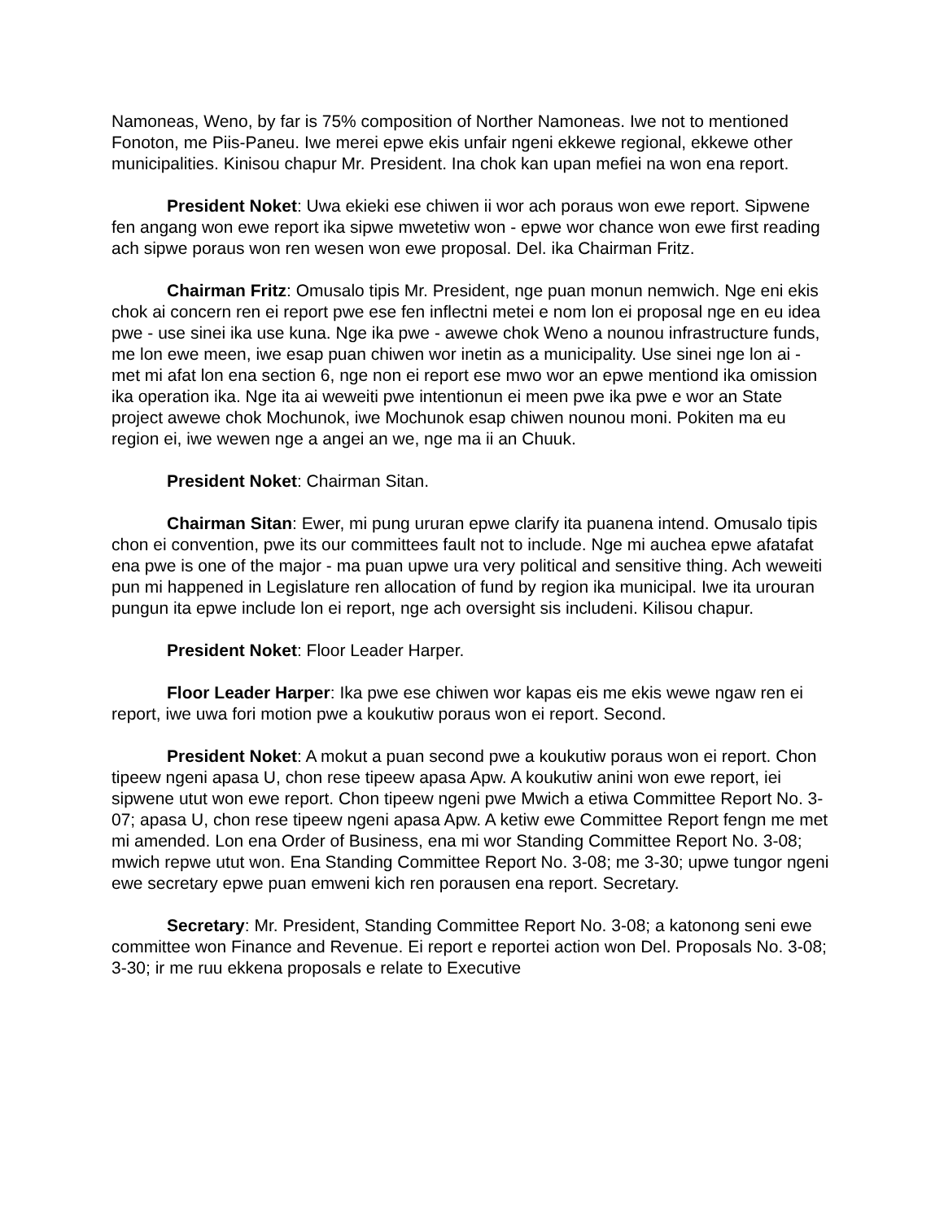Namoneas, Weno, by far is 75% composition of Norther Namoneas. Iwe not to mentioned Fonoton, me Piis-Paneu. Iwe merei epwe ekis unfair ngeni ekkewe regional, ekkewe other municipalities. Kinisou chapur Mr. President. Ina chok kan upan mefiei na won ena report.
President Noket: Uwa ekieki ese chiwen ii wor ach poraus won ewe report. Sipwene fen angang won ewe report ika sipwe mwetetiw won - epwe wor chance won ewe first reading ach sipwe poraus won ren wesen won ewe proposal. Del. ika Chairman Fritz.
Chairman Fritz: Omusalo tipis Mr. President, nge puan monun nemwich. Nge eni ekis chok ai concern ren ei report pwe ese fen inflectni metei e nom lon ei proposal nge en eu idea pwe - use sinei ika use kuna. Nge ika pwe - awewe chok Weno a nounou infrastructure funds, me lon ewe meen, iwe esap puan chiwen wor inetin as a municipality. Use sinei nge lon ai - met mi afat lon ena section 6, nge non ei report ese mwo wor an epwe mentiond ika omission ika operation ika. Nge ita ai weweiti pwe intentionun ei meen pwe ika pwe e wor an State project awewe chok Mochunok, iwe Mochunok esap chiwen nounou moni. Pokiten ma eu region ei, iwe wewen nge a angei an we, nge ma ii an Chuuk.
President Noket: Chairman Sitan.
Chairman Sitan: Ewer, mi pung ururan epwe clarify ita puanena intend. Omusalo tipis chon ei convention, pwe its our committees fault not to include. Nge mi auchea epwe afatafat ena pwe is one of the major - ma puan upwe ura very political and sensitive thing. Ach weweiti pun mi happened in Legislature ren allocation of fund by region ika municipal. Iwe ita urouran pungun ita epwe include lon ei report, nge ach oversight sis includeni. Kilisou chapur.
President Noket: Floor Leader Harper.
Floor Leader Harper: Ika pwe ese chiwen wor kapas eis me ekis wewe ngaw ren ei report, iwe uwa fori motion pwe a koukutiw poraus won ei report. Second.
President Noket: A mokut a puan second pwe a koukutiw poraus won ei report. Chon tipeew ngeni apasa U, chon rese tipeew apasa Apw. A koukutiw anini won ewe report, iei sipwene utut won ewe report. Chon tipeew ngeni pwe Mwich a etiwa Committee Report No. 3-07; apasa U, chon rese tipeew ngeni apasa Apw. A ketiw ewe Committee Report fengn me met mi amended. Lon ena Order of Business, ena mi wor Standing Committee Report No. 3-08; mwich repwe utut won. Ena Standing Committee Report No. 3-08; me 3-30; upwe tungor ngeni ewe secretary epwe puan emweni kich ren porausen ena report. Secretary.
Secretary: Mr. President, Standing Committee Report No. 3-08; a katonong seni ewe committee won Finance and Revenue. Ei report e reportei action won Del. Proposals No. 3-08; 3-30; ir me ruu ekkena proposals e relate to Executive